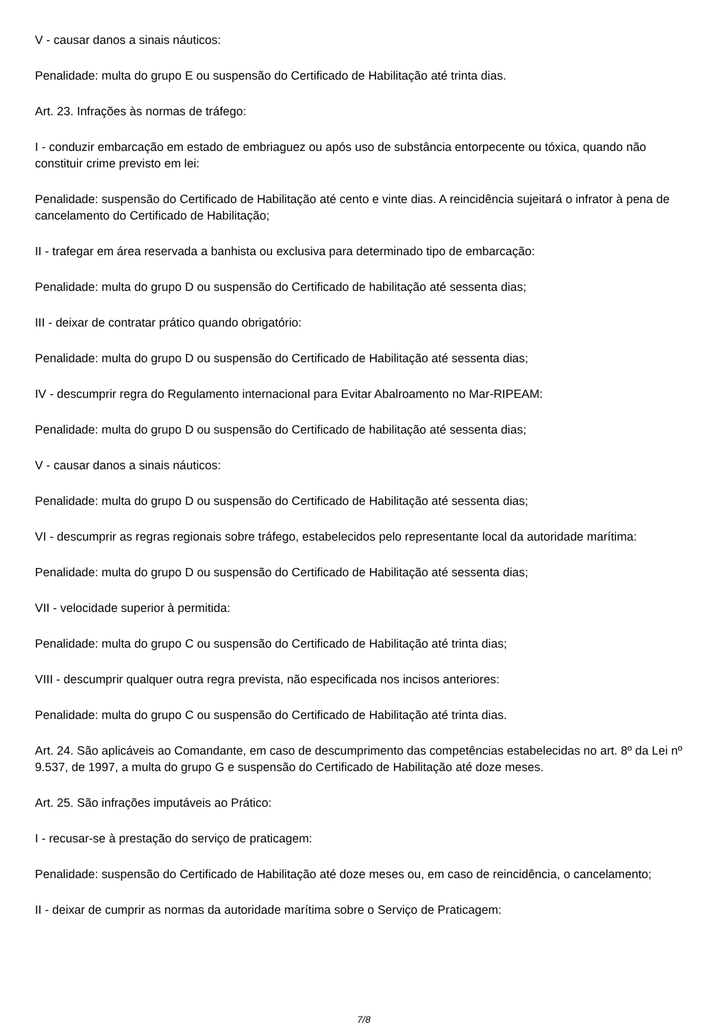V - causar danos a sinais náuticos:
Penalidade: multa do grupo E ou suspensão do Certificado de Habilitação até trinta dias.
Art. 23. Infrações às normas de tráfego:
I - conduzir embarcação em estado de embriaguez ou após uso de substância entorpecente ou tóxica, quando não constituir crime previsto em lei:
Penalidade: suspensão do Certificado de Habilitação até cento e vinte dias. A reincidência sujeitará o infrator à pena de cancelamento do Certificado de Habilitação;
II - trafegar em área reservada a banhista ou exclusiva para determinado tipo de embarcação:
Penalidade: multa do grupo D ou suspensão do Certificado de habilitação até sessenta dias;
III - deixar de contratar prático quando obrigatório:
Penalidade: multa do grupo D ou suspensão do Certificado de Habilitação até sessenta dias;
IV - descumprir regra do Regulamento internacional para Evitar Abalroamento no Mar-RIPEAM:
Penalidade: multa do grupo D ou suspensão do Certificado de habilitação até sessenta dias;
V - causar danos a sinais náuticos:
Penalidade: multa do grupo D ou suspensão do Certificado de Habilitação até sessenta dias;
VI - descumprir as regras regionais sobre tráfego, estabelecidos pelo representante local da autoridade marítima:
Penalidade: multa do grupo D ou suspensão do Certificado de Habilitação até sessenta dias;
VII - velocidade superior à permitida:
Penalidade: multa do grupo C ou suspensão do Certificado de Habilitação até trinta dias;
VIII - descumprir qualquer outra regra prevista, não especificada nos incisos anteriores:
Penalidade: multa do grupo C ou suspensão do Certificado de Habilitação até trinta dias.
Art. 24. São aplicáveis ao Comandante, em caso de descumprimento das competências estabelecidas no art. 8º da Lei nº 9.537, de 1997, a multa do grupo G e suspensão do Certificado de Habilitação até doze meses.
Art. 25. São infrações imputáveis ao Prático:
I - recusar-se à prestação do serviço de praticagem:
Penalidade: suspensão do Certificado de Habilitação até doze meses ou, em caso de reincidência, o cancelamento;
II - deixar de cumprir as normas da autoridade marítima sobre o Serviço de Praticagem:
7/8